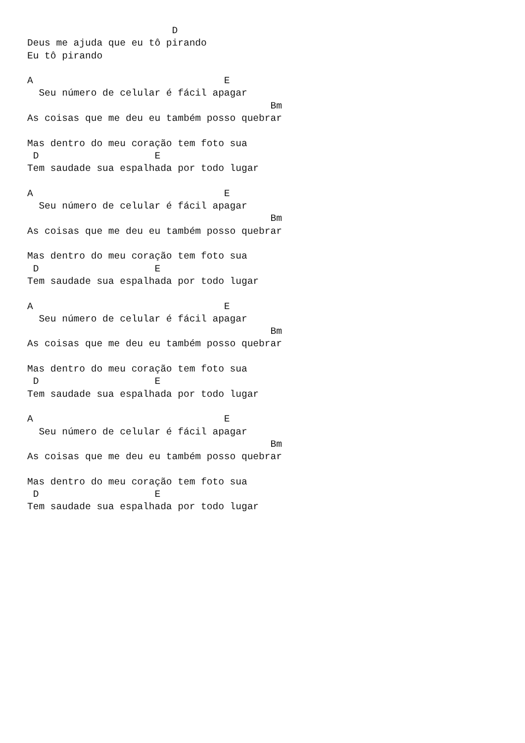D
Deus me ajuda que eu tô pirando
Eu tô pirando

A                                 E
  Seu número de celular é fácil apagar
                                          Bm
As coisas que me deu eu também posso quebrar

Mas dentro do meu coração tem foto sua
 D                    E
Tem saudade sua espalhada por todo lugar

A                                 E
  Seu número de celular é fácil apagar
                                          Bm
As coisas que me deu eu também posso quebrar

Mas dentro do meu coração tem foto sua
 D                    E
Tem saudade sua espalhada por todo lugar

A                                 E
  Seu número de celular é fácil apagar
                                          Bm
As coisas que me deu eu também posso quebrar

Mas dentro do meu coração tem foto sua
 D                    E
Tem saudade sua espalhada por todo lugar

A                                 E
  Seu número de celular é fácil apagar
                                          Bm
As coisas que me deu eu também posso quebrar

Mas dentro do meu coração tem foto sua
 D                    E
Tem saudade sua espalhada por todo lugar